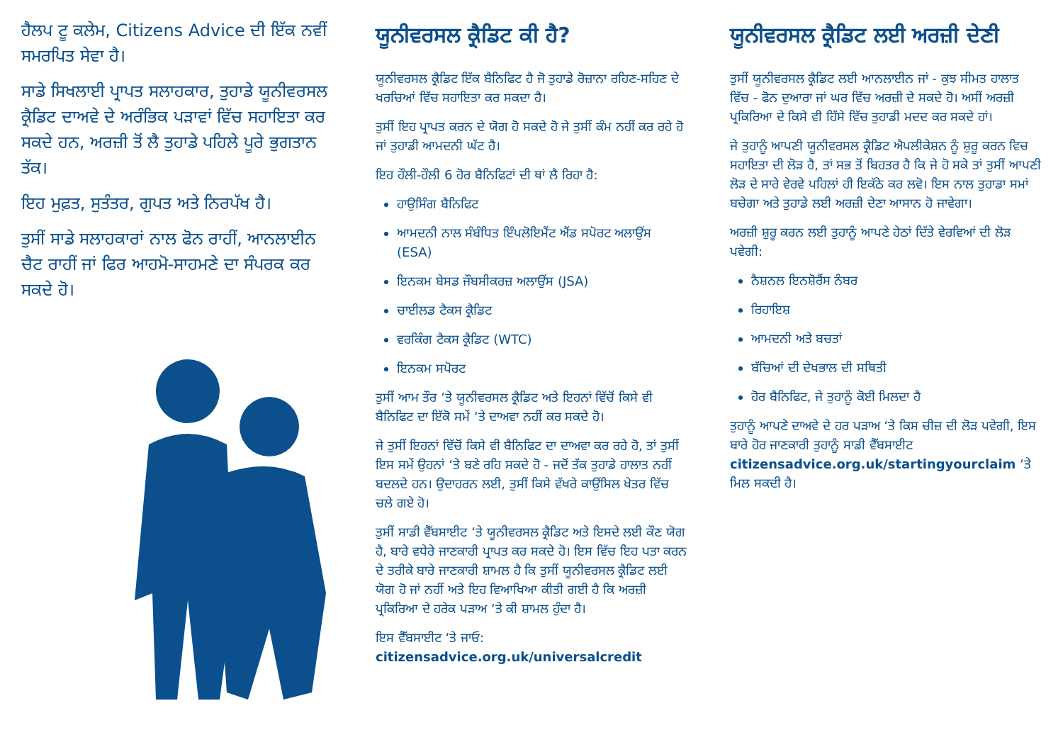ਹੈਲਪ ਟੂ ਕਲੇਮ, Citizens Advice ਦੀ ਇੱਕ ਨਵੀਂ ਸਮਰਪਿਤ ਸੇਵਾ ਹੈ।
ਸਾਡੇ ਸਿਖਲਾਈ ਪ੍ਰਾਪਤ ਸਲਾਹਕਾਰ, ਤੁਹਾਡੇ ਯੂਨੀਵਰਸਲ ਕ੍ਰੈਡਿਟ ਦਾਅਵੇ ਦੇ ਅਰੰਭਿਕ ਪੜਾਵਾਂ ਵਿੱਚ ਸਹਾਇਤਾ ਕਰ ਸਕਦੇ ਹਨ, ਅਰਜ਼ੀ ਤੋਂ ਲੈ ਤੁਹਾਡੇ ਪਹਿਲੇ ਪੂਰੇ ਭੁਗਤਾਨ ਤੱਕ।
ਇਹ ਮੁਫ਼ਤ, ਸੁਤੰਤਰ, ਗੁਪਤ ਅਤੇ ਨਿਰਪੱਖ ਹੈ।
ਤੁਸੀਂ ਸਾਡੇ ਸਲਾਹਕਾਰਾਂ ਨਾਲ ਫੋਨ ਰਾਹੀਂ, ਆਨਲਾਈਨ ਚੈਟ ਰਾਹੀਂ ਜਾਂ ਫਿਰ ਆਹਮੋ-ਸਾਹਮਣੇ ਦਾ ਸੰਪਰਕ ਕਰ ਸਕਦੇ ਹੋ।
ਯੂਨੀਵਰਸਲ ਕ੍ਰੈਡਿਟ ਕੀ ਹੈ?
ਯੂਨੀਵਰਸਲ ਕ੍ਰੈਡਿਟ ਇੱਕ ਬੈਨਿਫਿਟ ਹੈ ਜੋ ਤੁਹਾਡੇ ਰੋਜ਼ਾਨਾ ਰਹਿਣ-ਸਹਿਣ ਦੇ ਖਰਚਿਆਂ ਵਿੱਚ ਸਹਾਇਤਾ ਕਰ ਸਕਦਾ ਹੈ।
ਤੁਸੀਂ ਇਹ ਪ੍ਰਾਪਤ ਕਰਨ ਦੇ ਯੋਗ ਹੋ ਸਕਦੇ ਹੋ ਜੇ ਤੁਸੀਂ ਕੰਮ ਨਹੀਂ ਕਰ ਰਹੇ ਹੋ ਜਾਂ ਤੁਹਾਡੀ ਆਮਦਨੀ ਘੱਟ ਹੈ।
ਇਹ ਹੌਲੀ-ਹੌਲੀ 6 ਹੋਰ ਬੈਨਿਫਿਟਾਂ ਦੀ ਥਾਂ ਲੈ ਰਿਹਾ ਹੈ:
ਹਾਉਸਿੰਗ ਬੈਨਿਫਿਟ
ਆਮਦਨੀ ਨਾਲ ਸੰਬੰਧਿਤ ਇੰਪਲੋਇਮੈਂਟ ਐਂਡ ਸਪੋਰਟ ਅਲਾਉਂਸ (ESA)
ਇਨਕਮ ਬੇਸਡ ਜੌਬਸੀਕਰਜ਼ ਅਲਾਉਂਸ (JSA)
ਚਾਈਲਡ ਟੈਕਸ ਕ੍ਰੈਡਿਟ
ਵਰਕਿੰਗ ਟੈਕਸ ਕ੍ਰੈਡਿਟ (WTC)
ਇਨਕਮ ਸਪੋਰਟ
ਤੁਸੀਂ ਆਮ ਤੌਰ ‘ਤੇ ਯੂਨੀਵਰਸਲ ਕ੍ਰੈਡਿਟ ਅਤੇ ਇਹਨਾਂ ਵਿੱਚੋਂ ਕਿਸੇ ਵੀ ਬੈਨਿਫਿਟ ਦਾ ਇੱਕੋ ਸਮੇਂ ‘ਤੇ ਦਾਅਵਾ ਨਹੀਂ ਕਰ ਸਕਦੇ ਹੋ।
ਜੇ ਤੁਸੀਂ ਇਹਨਾਂ ਵਿੱਚੋਂ ਕਿਸੇ ਵੀ ਬੈਨਿਫਿਟ ਦਾ ਦਾਅਵਾ ਕਰ ਰਹੇ ਹੋ, ਤਾਂ ਤੁਸੀਂ ਇਸ ਸਮੇਂ ਉਹਨਾਂ ‘ਤੇ ਬਣੇ ਰਹਿ ਸਕਦੇ ਹੋ - ਜਦੋਂ ਤੱਕ ਤੁਹਾਡੇ ਹਾਲਾਤ ਨਹੀਂ ਬਦਲਦੇ ਹਨ। ਉਦਾਹਰਨ ਲਈ, ਤੁਸੀਂ ਕਿਸੇ ਵੱਖਰੇ ਕਾਉਂਸਿਲ ਖੇਤਰ ਵਿੱਚ ਚਲੇ ਗਏ ਹੋ।
ਤੁਸੀਂ ਸਾਡੀ ਵੈੱਬਸਾਈਟ ‘ਤੇ ਯੂਨੀਵਰਸਲ ਕ੍ਰੈਡਿਟ ਅਤੇ ਇਸਦੇ ਲਈ ਕੌਣ ਯੋਗ ਹੈ, ਬਾਰੇ ਵਧੇਰੇ ਜਾਣਕਾਰੀ ਪ੍ਰਾਪਤ ਕਰ ਸਕਦੇ ਹੋ। ਇਸ ਵਿੱਚ ਇਹ ਪਤਾ ਕਰਨ ਦੇ ਤਰੀਕੇ ਬਾਰੇ ਜਾਣਕਾਰੀ ਸ਼ਾਮਲ ਹੈ ਕਿ ਤੁਸੀਂ ਯੂਨੀਵਰਸਲ ਕ੍ਰੈਡਿਟ ਲਈ ਯੋਗ ਹੋ ਜਾਂ ਨਹੀਂ ਅਤੇ ਇਹ ਵਿਆਖਿਆ ਕੀਤੀ ਗਈ ਹੈ ਕਿ ਅਰਜ਼ੀ ਪ੍ਰਕਿਰਿਆ ਦੇ ਹਰੇਕ ਪੜਾਅ ‘ਤੇ ਕੀ ਸ਼ਾਮਲ ਹੁੰਦਾ ਹੈ।
ਇਸ ਵੈੱਬਸਾਈਟ ‘ਤੇ ਜਾਓ:
citizensadvice.org.uk/universalcredit
ਯੂਨੀਵਰਸਲ ਕ੍ਰੈਡਿਟ ਲਈ ਅਰਜ਼ੀ ਦੇਣੀ
ਤੁਸੀਂ ਯੂਨੀਵਰਸਲ ਕ੍ਰੈਡਿਟ ਲਈ ਆਨਲਾਈਨ ਜਾਂ - ਕੁਝ ਸੀਮਤ ਹਾਲਾਤ ਵਿੱਚ - ਫੋਨ ਦੁਆਰਾ ਜਾਂ ਘਰ ਵਿੱਚ ਅਰਜ਼ੀ ਦੇ ਸਕਦੇ ਹੋ। ਅਸੀਂ ਅਰਜ਼ੀ ਪ੍ਰਕਿਰਿਆ ਦੇ ਕਿਸੇ ਵੀ ਹਿੱਸੇ ਵਿੱਚ ਤੁਹਾਡੀ ਮਦਦ ਕਰ ਸਕਦੇ ਹਾਂ।
ਜੇ ਤੁਹਾਨੂੰ ਆਪਣੀ ਯੂਨੀਵਰਸਲ ਕ੍ਰੈਡਿਟ ਐਪਲੀਕੇਸ਼ਨ ਨੂੰ ਸ਼ੁਰੂ ਕਰਨ ਵਿਚ ਸਹਾਇਤਾ ਦੀ ਲੋੜ ਹੈ, ਤਾਂ ਸਭ ਤੋਂ ਬਿਹਤਰ ਹੈ ਕਿ ਜੇ ਹੋ ਸਕੇ ਤਾਂ ਤੁਸੀਂ ਆਪਣੀ ਲੋੜ ਦੇ ਸਾਰੇ ਵੇਰਵੇ ਪਹਿਲਾਂ ਹੀ ਇਕੱਠੇ ਕਰ ਲਵੋ। ਇਸ ਨਾਲ ਤੁਹਾਡਾ ਸਮਾਂ ਬਚੇਗਾ ਅਤੇ ਤੁਹਾਡੇ ਲਈ ਅਰਜ਼ੀ ਦੇਣਾ ਆਸਾਨ ਹੋ ਜਾਵੇਗਾ।
ਅਰਜ਼ੀ ਸ਼ੁਰੂ ਕਰਨ ਲਈ ਤੁਹਾਨੂੰ ਆਪਣੇ ਹੇਠਾਂ ਦਿੱਤੇ ਵੇਰਵਿਆਂ ਦੀ ਲੋੜ ਪਵੇਗੀ:
ਨੈਸ਼ਨਲ ਇਨਸ਼ੋਰੈਂਸ ਨੰਬਰ
ਰਿਹਾਇਸ਼
ਆਮਦਨੀ ਅਤੇ ਬਚਤਾਂ
ਬੱਚਿਆਂ ਦੀ ਦੇਖਭਾਲ ਦੀ ਸਥਿਤੀ
ਹੋਰ ਬੈਨਿਫਿਟ, ਜੇ ਤੁਹਾਨੂੰ ਕੋਈ ਮਿਲਦਾ ਹੈ
ਤੁਹਾਨੂੰ ਆਪਣੇ ਦਾਅਵੇ ਦੇ ਹਰ ਪੜਾਅ ‘ਤੇ ਕਿਸ ਚੀਜ਼ ਦੀ ਲੋੜ ਪਵੇਗੀ, ਇਸ ਬਾਰੇ ਹੋਰ ਜਾਣਕਾਰੀ ਤੁਹਾਨੂੰ ਸਾਡੀ ਵੈੱਬਸਾਈਟ citizensadvice.org.uk/startingyourclaim ‘ਤੇ ਮਿਲ ਸਕਦੀ ਹੈ।